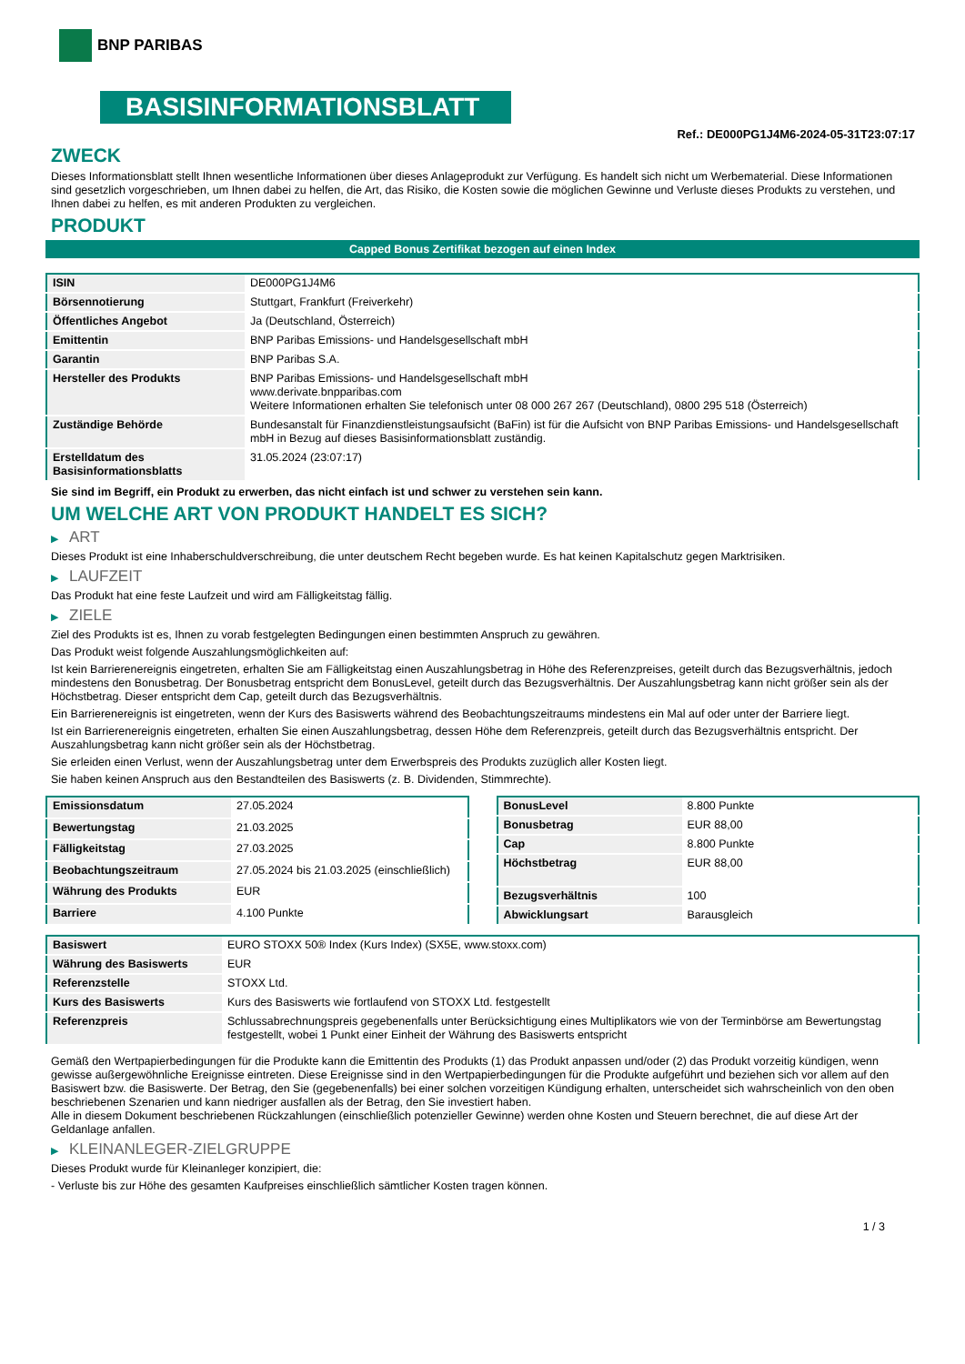BNP PARIBAS
BASISINFORMATIONSBLATT
Ref.: DE000PG1J4M6-2024-05-31T23:07:17
ZWECK
Dieses Informationsblatt stellt Ihnen wesentliche Informationen über dieses Anlageprodukt zur Verfügung. Es handelt sich nicht um Werbematerial. Diese Informationen sind gesetzlich vorgeschrieben, um Ihnen dabei zu helfen, die Art, das Risiko, die Kosten sowie die möglichen Gewinne und Verluste dieses Produkts zu verstehen, und Ihnen dabei zu helfen, es mit anderen Produkten zu vergleichen.
PRODUKT
Capped Bonus Zertifikat bezogen auf einen Index
| ISIN | DE000PG1J4M6 |
| Börsennotierung | Stuttgart, Frankfurt (Freiverkehr) |
| Öffentliches Angebot | Ja (Deutschland, Österreich) |
| Emittentin | BNP Paribas Emissions- und Handelsgesellschaft mbH |
| Garantin | BNP Paribas S.A. |
| Hersteller des Produkts | BNP Paribas Emissions- und Handelsgesellschaft mbH www.derivate.bnpparibas.com Weitere Informationen erhalten Sie telefonisch unter 08 000 267 267 (Deutschland), 0800 295 518 (Österreich) |
| Zuständige Behörde | Bundesanstalt für Finanzdienstleistungsaufsicht (BaFin) ist für die Aufsicht von BNP Paribas Emissions- und Handelsgesellschaft mbH in Bezug auf dieses Basisinformationsblatt zuständig. |
| Erstelldatum des Basisinformationsblatts | 31.05.2024 (23:07:17) |
Sie sind im Begriff, ein Produkt zu erwerben, das nicht einfach ist und schwer zu verstehen sein kann.
UM WELCHE ART VON PRODUKT HANDELT ES SICH?
▶ ART
Dieses Produkt ist eine Inhaberschuldverschreibung, die unter deutschem Recht begeben wurde. Es hat keinen Kapitalschutz gegen Marktrisiken.
▶ LAUFZEIT
Das Produkt hat eine feste Laufzeit und wird am Fälligkeitstag fällig.
▶ ZIELE
Ziel des Produkts ist es, Ihnen zu vorab festgelegten Bedingungen einen bestimmten Anspruch zu gewähren.
Das Produkt weist folgende Auszahlungsmöglichkeiten auf:
Ist kein Barrierenereignis eingetreten, erhalten Sie am Fälligkeitstag einen Auszahlungsbetrag in Höhe des Referenzpreises, geteilt durch das Bezugsverhältnis, jedoch mindestens den Bonusbetrag. Der Bonusbetrag entspricht dem BonusLevel, geteilt durch das Bezugsverhältnis. Der Auszahlungsbetrag kann nicht größer sein als der Höchstbetrag. Dieser entspricht dem Cap, geteilt durch das Bezugsverhältnis.
Ein Barrierenereignis ist eingetreten, wenn der Kurs des Basiswerts während des Beobachtungszeitraums mindestens ein Mal auf oder unter der Barriere liegt.
Ist ein Barrierenereignis eingetreten, erhalten Sie einen Auszahlungsbetrag, dessen Höhe dem Referenzpreis, geteilt durch das Bezugsverhältnis entspricht. Der Auszahlungsbetrag kann nicht größer sein als der Höchstbetrag.
Sie erleiden einen Verlust, wenn der Auszahlungsbetrag unter dem Erwerbspreis des Produkts zuzüglich aller Kosten liegt.
Sie haben keinen Anspruch aus den Bestandteilen des Basiswerts (z. B. Dividenden, Stimmrechte).
| Emissionsdatum | 27.05.2024 |
| Bewertungstag | 21.03.2025 |
| Fälligkeitstag | 27.03.2025 |
| Beobachtungszeitraum | 27.05.2024 bis 21.03.2025 (einschließlich) |
| Währung des Produkts | EUR |
| Barriere | 4.100 Punkte |
| BonusLevel | 8.800 Punkte |
| Bonusbetrag | EUR 88,00 |
| Cap | 8.800 Punkte |
| Höchstbetrag | EUR 88,00 |
| Bezugsverhältnis | 100 |
| Abwicklungsart | Barausgleich |
| Basiswert | EURO STOXX 50® Index (Kurs Index) (SX5E, www.stoxx.com) |
| Währung des Basiswerts | EUR |
| Referenzstelle | STOXX Ltd. |
| Kurs des Basiswerts | Kurs des Basiswerts wie fortlaufend von STOXX Ltd. festgestellt |
| Referenzpreis | Schlussabrechnungspreis gegebenenfalls unter Berücksichtigung eines Multiplikators wie von der Terminbörse am Bewertungstag festgestellt, wobei 1 Punkt einer Einheit der Währung des Basiswerts entspricht |
Gemäß den Wertpapierbedingungen für die Produkte kann die Emittentin des Produkts (1) das Produkt anpassen und/oder (2) das Produkt vorzeitig kündigen, wenn gewisse außergewöhnliche Ereignisse eintreten. Diese Ereignisse sind in den Wertpapierbedingungen für die Produkte aufgeführt und beziehen sich vor allem auf den Basiswert bzw. die Basiswerte. Der Betrag, den Sie (gegebenenfalls) bei einer solchen vorzeitigen Kündigung erhalten, unterscheidet sich wahrscheinlich von den oben beschriebenen Szenarien und kann niedriger ausfallen als der Betrag, den Sie investiert haben.
Alle in diesem Dokument beschriebenen Rückzahlungen (einschließlich potenzieller Gewinne) werden ohne Kosten und Steuern berechnet, die auf diese Art der Geldanlage anfallen.
▶ KLEINANLEGER-ZIELGRUPPE
Dieses Produkt wurde für Kleinanleger konzipiert, die:
- Verluste bis zur Höhe des gesamten Kaufpreises einschließlich sämtlicher Kosten tragen können.
1 / 3